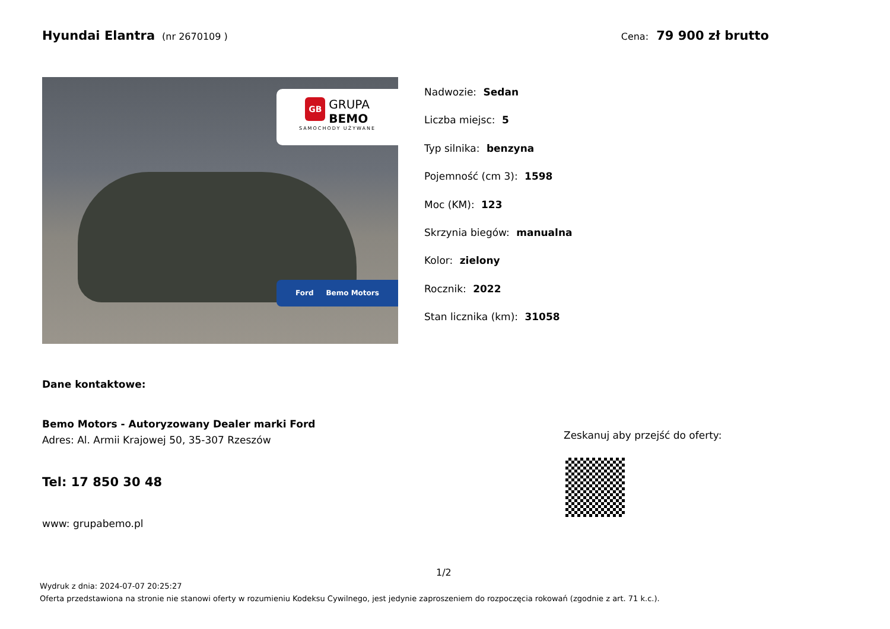Hyundai Elantra (nr 2670109 ) Cena: 79 900 zł brutto
GB GRUPA
BEMO
SAMOCHODY UŻYWANE
Ford Bemo Motors
Nadwozie: Sedan
Liczba miejsc: 5
Typ silnika: benzyna
Pojemność (cm 3): 1598
Moc (KM): 123
Skrzynia biegów: manualna
Kolor: zielony
Rocznik: 2022
Stan licznika (km): 31058
Dane kontaktowe:
Bemo Motors - Autoryzowany Dealer marki Ford
Adres: Al. Armii Krajowej 50, 35-307 Rzeszów
Tel: 17 850 30 48
www: grupabemo.pl
Zeskanuj aby przejść do oferty:
1/2
Wydruk z dnia: 2024-07-07 20:25:27
Oferta przedstawiona na stronie nie stanowi oferty w rozumieniu Kodeksu Cywilnego, jest jedynie zaproszeniem do rozpoczęcia rokowań (zgodnie z art. 71 k.c.).